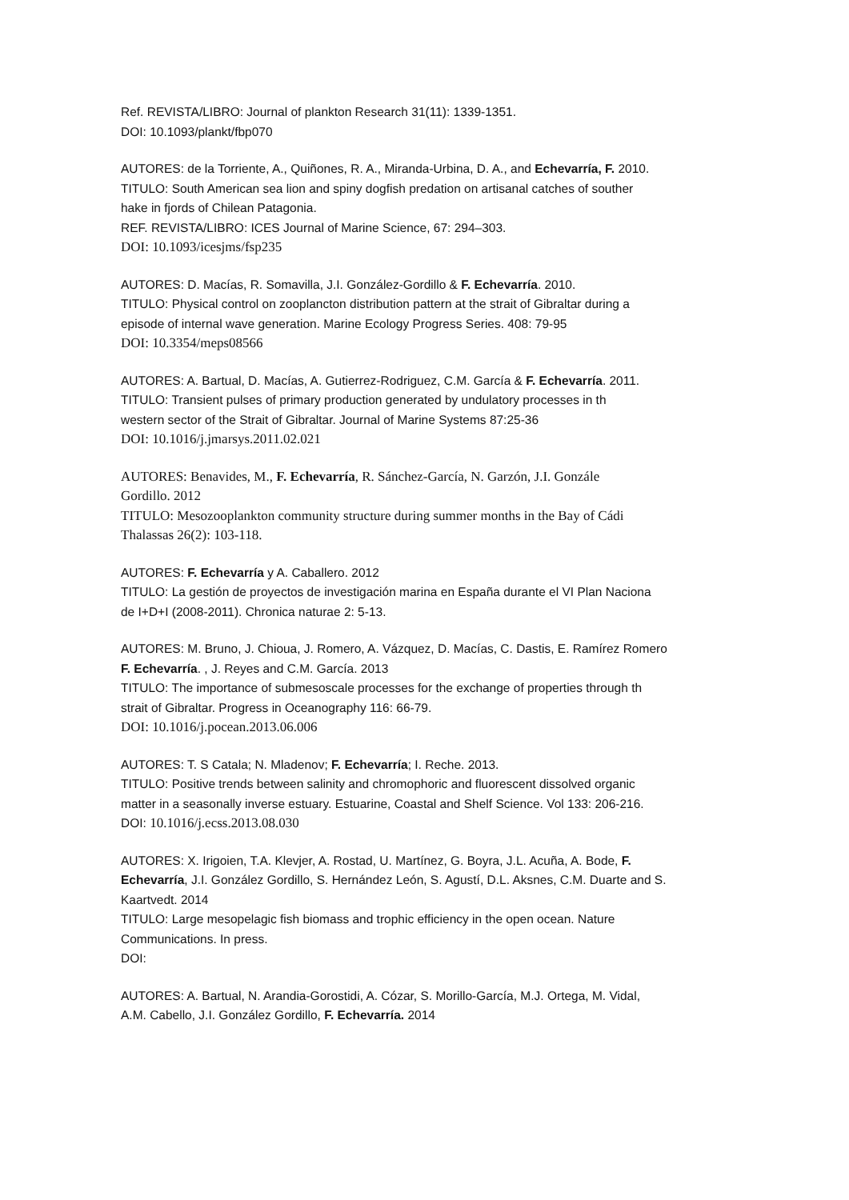Ref. REVISTA/LIBRO: Journal of plankton Research 31(11): 1339-1351.
DOI: 10.1093/plankt/fbp070
AUTORES: de la Torriente, A., Quiñones, R. A., Miranda-Urbina, D. A., and Echevarría, F. 2010.
TITULO: South American sea lion and spiny dogfish predation on artisanal catches of souther
hake in fjords of Chilean Patagonia.
REF. REVISTA/LIBRO: ICES Journal of Marine Science, 67: 294–303.
DOI: 10.1093/icesjms/fsp235
AUTORES: D. Macías, R. Somavilla, J.I. González-Gordillo & F. Echevarría. 2010.
TITULO: Physical control on zooplancton distribution pattern at the strait of Gibraltar during a
episode of internal wave generation. Marine Ecology Progress Series. 408: 79-95
DOI: 10.3354/meps08566
AUTORES: A. Bartual, D. Macías, A. Gutierrez-Rodriguez, C.M. García & F. Echevarría. 2011.
TITULO: Transient pulses of primary production generated by undulatory processes in th
western sector of the Strait of Gibraltar. Journal of Marine Systems 87:25-36
DOI: 10.1016/j.jmarsys.2011.02.021
AUTORES: Benavides, M., F. Echevarría, R. Sánchez-García, N. Garzón, J.I. Gonzále
Gordillo. 2012
TITULO: Mesozooplankton community structure during summer months in the Bay of Cádi
Thalassas 26(2): 103-118.
AUTORES: F. Echevarría y A. Caballero. 2012
TITULO: La gestión de proyectos de investigación marina en España durante el VI Plan Naciona
de I+D+I (2008-2011). Chronica naturae 2: 5-13.
AUTORES: M. Bruno, J. Chioua, J. Romero, A. Vázquez, D. Macías, C. Dastis, E. Ramírez Romero
F. Echevarría. , J. Reyes and C.M. García. 2013
TITULO: The importance of submesoscale processes for the exchange of properties through th
strait of Gibraltar. Progress in Oceanography 116: 66-79.
DOI: 10.1016/j.pocean.2013.06.006
AUTORES: T. S Catala; N. Mladenov; F. Echevarría; I. Reche. 2013.
TITULO: Positive trends between salinity and chromophoric and fluorescent dissolved organic
matter in a seasonally inverse estuary. Estuarine, Coastal and Shelf Science. Vol 133: 206-216.
DOI: 10.1016/j.ecss.2013.08.030
AUTORES: X. Irigoien, T.A. Klevjer, A. Rostad, U. Martínez, G. Boyra, J.L. Acuña, A. Bode, F.
Echevarría, J.I. González Gordillo, S. Hernández León, S. Agustí, D.L. Aksnes, C.M. Duarte and S.
Kaartvedt. 2014
TITULO: Large mesopelagic fish biomass and trophic efficiency in the open ocean. Nature
Communications. In press.
DOI:
AUTORES: A. Bartual, N. Arandia-Gorostidi, A. Cózar, S. Morillo-García, M.J. Ortega, M. Vidal,
A.M. Cabello, J.I. González Gordillo, F. Echevarría. 2014